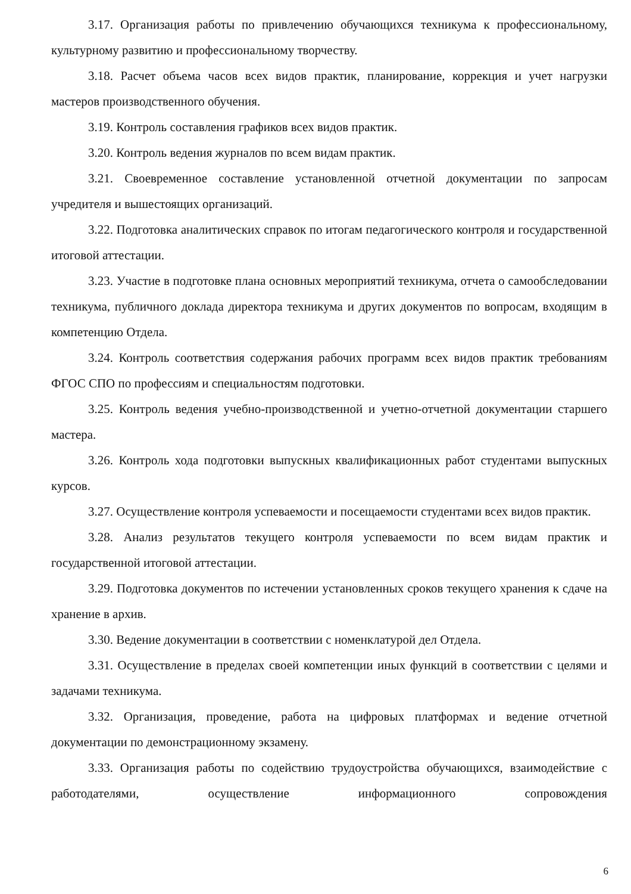3.17. Организация работы по привлечению обучающихся техникума к профессиональному, культурному развитию и профессиональному творчеству.
3.18. Расчет объема часов всех видов практик, планирование, коррекция и учет нагрузки мастеров производственного обучения.
3.19. Контроль составления графиков всех видов практик.
3.20. Контроль ведения журналов по всем видам практик.
3.21. Своевременное составление установленной отчетной документации по запросам учредителя и вышестоящих организаций.
3.22. Подготовка аналитических справок по итогам педагогического контроля и государственной итоговой аттестации.
3.23. Участие в подготовке плана основных мероприятий техникума, отчета о самообследовании техникума, публичного доклада директора техникума и других документов по вопросам, входящим в компетенцию Отдела.
3.24. Контроль соответствия содержания рабочих программ всех видов практик требованиям ФГОС СПО по профессиям и специальностям подготовки.
3.25. Контроль ведения учебно-производственной и учетно-отчетной документации старшего мастера.
3.26. Контроль хода подготовки выпускных квалификационных работ студентами выпускных курсов.
3.27. Осуществление контроля успеваемости и посещаемости студентами всех видов практик.
3.28. Анализ результатов текущего контроля успеваемости по всем видам практик и государственной итоговой аттестации.
3.29. Подготовка документов по истечении установленных сроков текущего хранения к сдаче на хранение в архив.
3.30. Ведение документации в соответствии с номенклатурой дел Отдела.
3.31. Осуществление в пределах своей компетенции иных функций в соответствии с целями и задачами техникума.
3.32. Организация, проведение, работа на цифровых платформах и ведение отчетной документации по демонстрационному экзамену.
3.33. Организация работы по содействию трудоустройства обучающихся, взаимодействие с работодателями, осуществление информационного сопровождения
6